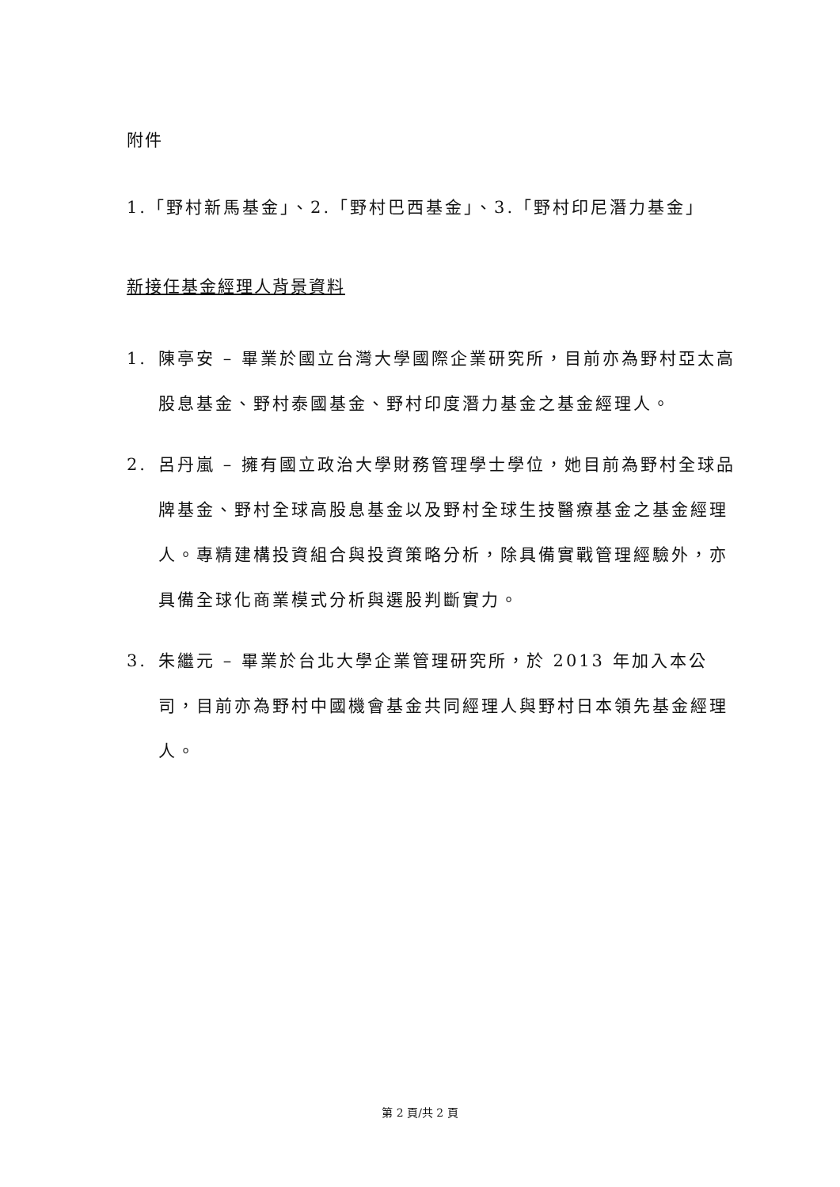附件
1.「野村新馬基金」、2.「野村巴西基金」、3.「野村印尼潛力基金」
新接任基金經理人背景資料
1. 陳亭安 – 畢業於國立台灣大學國際企業研究所，目前亦為野村亞太高股息基金、野村泰國基金、野村印度潛力基金之基金經理人。
2. 呂丹嵐 – 擁有國立政治大學財務管理學士學位，她目前為野村全球品牌基金、野村全球高股息基金以及野村全球生技醫療基金之基金經理人。專精建構投資組合與投資策略分析，除具備實戰管理經驗外，亦具備全球化商業模式分析與選股判斷實力。
3. 朱繼元 – 畢業於台北大學企業管理研究所，於 2013 年加入本公司，目前亦為野村中國機會基金共同經理人與野村日本領先基金經理人。
第 2 頁/共 2 頁